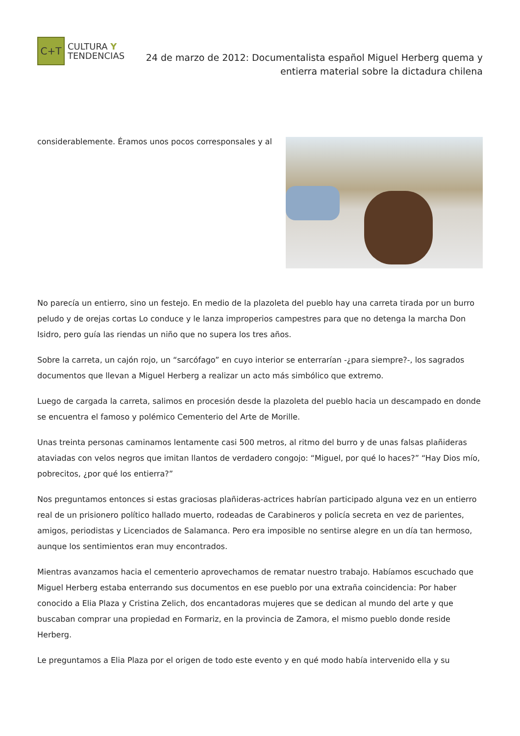C+T
CULTURA Y
TENDENCIAS
24 de marzo de 2012: Documentalista español Miguel Herberg quema y entierra material sobre la dictadura chilena
considerablemente. Éramos unos pocos corresponsales y al
No parecía un entierro, sino un festejo. En medio de la plazoleta del pueblo hay una carreta tirada por un burro peludo y de orejas cortas Lo conduce y le lanza improperios campestres para que no detenga la marcha Don Isidro, pero guía las riendas un niño que no supera los tres años.
Sobre la carreta, un cajón rojo, un “sarcófago” en cuyo interior se enterrarían -¿para siempre?-, los sagrados documentos que llevan a Miguel Herberg a realizar un acto más simbólico que extremo.
Luego de cargada la carreta, salimos en procesión desde la plazoleta del pueblo hacia un descampado en donde se encuentra el famoso y polémico Cementerio del Arte de Morille.
Unas treinta personas caminamos lentamente casi 500 metros, al ritmo del burro y de unas falsas plañideras ataviadas con velos negros que imitan llantos de verdadero congojo: “Miguel, por qué lo haces?” “Hay Dios mío, pobrecitos, ¿por qué los entierra?”
Nos preguntamos entonces si estas graciosas plañideras-actrices habrían participado alguna vez en un entierro real de un prisionero político hallado muerto, rodeadas de Carabineros y policía secreta en vez de parientes, amigos, periodistas y Licenciados de Salamanca. Pero era imposible no sentirse alegre en un día tan hermoso, aunque los sentimientos eran muy encontrados.
Mientras avanzamos hacia el cementerio aprovechamos de rematar nuestro trabajo. Habíamos escuchado que Miguel Herberg estaba enterrando sus documentos en ese pueblo por una extraña coincidencia: Por haber conocido a Elia Plaza y Cristina Zelich, dos encantadoras mujeres que se dedican al mundo del arte y que buscaban comprar una propiedad en Formariz, en la provincia de Zamora, el mismo pueblo donde reside Herberg.
Le preguntamos a Elia Plaza por el origen de todo este evento y en qué modo había intervenido ella y su